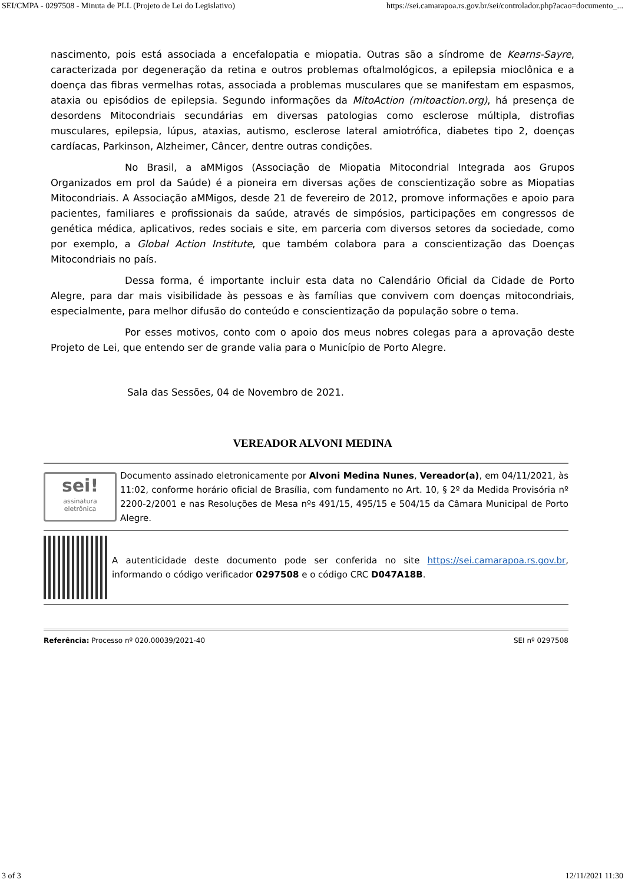SEI/CMPA - 0297508 - Minuta de PLL (Projeto de Lei do Legislativo) https://sei.camarapoa.rs.gov.br/sei/controlador.php?acao=documento_...
nascimento, pois está associada a encefalopatia e miopatia. Outras são a síndrome de Kearns-Sayre, caracterizada por degeneração da retina e outros problemas oftalmológicos, a epilepsia mioclônica e a doença das fibras vermelhas rotas, associada a problemas musculares que se manifestam em espasmos, ataxia ou episódios de epilepsia. Segundo informações da MitoAction (mitoaction.org), há presença de desordens Mitocondriais secundárias em diversas patologias como esclerose múltipla, distrofias musculares, epilepsia, lúpus, ataxias, autismo, esclerose lateral amiotrófica, diabetes tipo 2, doenças cardíacas, Parkinson, Alzheimer, Câncer, dentre outras condições.
No Brasil, a aMMigos (Associação de Miopatia Mitocondrial Integrada aos Grupos Organizados em prol da Saúde) é a pioneira em diversas ações de conscientização sobre as Miopatias Mitocondriais. A Associação aMMigos, desde 21 de fevereiro de 2012, promove informações e apoio para pacientes, familiares e profissionais da saúde, através de simpósios, participações em congressos de genética médica, aplicativos, redes sociais e site, em parceria com diversos setores da sociedade, como por exemplo, a Global Action Institute, que também colabora para a conscientização das Doenças Mitocondriais no país.
Dessa forma, é importante incluir esta data no Calendário Oficial da Cidade de Porto Alegre, para dar mais visibilidade às pessoas e às famílias que convivem com doenças mitocondriais, especialmente, para melhor difusão do conteúdo e conscientização da população sobre o tema.
Por esses motivos, conto com o apoio dos meus nobres colegas para a aprovação deste Projeto de Lei, que entendo ser de grande valia para o Município de Porto Alegre.
Sala das Sessões, 04 de Novembro de 2021.
VEREADOR ALVONI MEDINA
sei!
assinatura
eletrônica
Documento assinado eletronicamente por Alvoni Medina Nunes, Vereador(a), em 04/11/2021, às 11:02, conforme horário oficial de Brasília, com fundamento no Art. 10, § 2º da Medida Provisória nº 2200-2/2001 e nas Resoluções de Mesa nºs 491/15, 495/15 e 504/15 da Câmara Municipal de Porto Alegre.
A autenticidade deste documento pode ser conferida no site https://sei.camarapoa.rs.gov.br, informando o código verificador 0297508 e o código CRC D047A18B.
Referência: Processo nº 020.00039/2021-40 SEI nº 0297508
3 of 3 12/11/2021 11:30